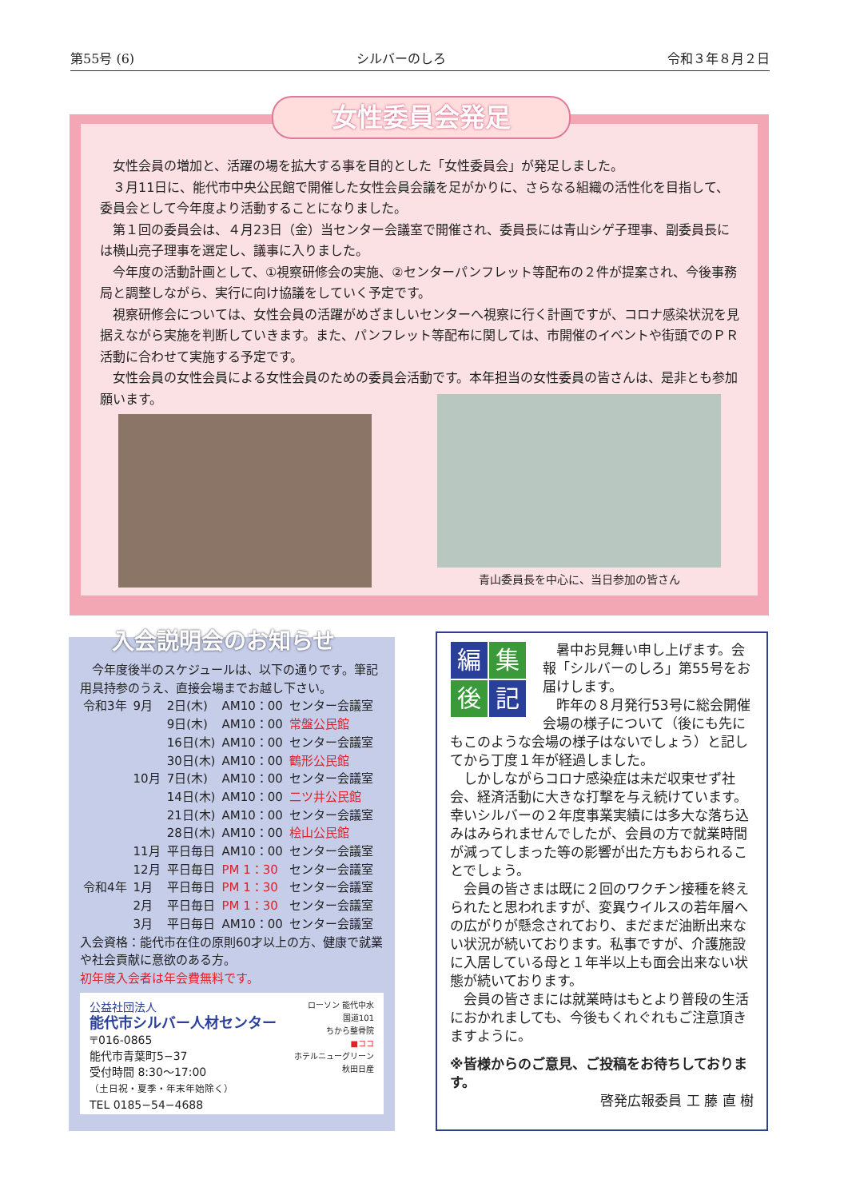第55号 (6) シルバーのしろ 令和３年８月２日
女性会員の増加と、活躍の場を拡大する事を目的とした「女性委員会」が発足しました。
３月11日に、能代市中央公民館で開催した女性会員会議を足がかりに、さらなる組織の活性化を目指して、委員会として今年度より活動することになりました。
第１回の委員会は、４月23日（金）当センター会議室で開催され、委員長には青山シゲ子理事、副委員長には横山亮子理事を選定し、議事に入りました。
今年度の活動計画として、①視察研修会の実施、②センターパンフレット等配布の２件が提案され、今後事務局と調整しながら、実行に向け協議をしていく予定です。
視察研修会については、女性会員の活躍がめざましいセンターへ視察に行く計画ですが、コロナ感染状況を見据えながら実施を判断していきます。また、パンフレット等配布に関しては、市開催のイベントや街頭でのＰＲ活動に合わせて実施する予定です。
女性会員の女性会員による女性会員のための委員会活動です。本年担当の女性委員の皆さんは、是非とも参加願います。
女性委員会発足
青山委員長を中心に、当日参加の皆さん
今年度後半のスケジュールは、以下の通りです。筆記用具持参のうえ、直接会場までお越し下さい。
| 令和3年 | 9月 | 2日(木) | AM10：00 | センター会議室 |
| | | 9日(木) | AM10：00 | 常盤公民館 |
| | | 16日(木) | AM10：00 | センター会議室 |
| | | 30日(木) | AM10：00 | 鶴形公民館 |
| | 10月 | 7日(木) | AM10：00 | センター会議室 |
| | | 14日(木) | AM10：00 | 二ツ井公民館 |
| | | 21日(木) | AM10：00 | センター会議室 |
| | | 28日(木) | AM10：00 | 桧山公民館 |
| | 11月 | 平日毎日 | AM10：00 | センター会議室 |
| | 12月 | 平日毎日 | PM 1：30 | センター会議室 |
| 令和4年 | 1月 | 平日毎日 | PM 1：30 | センター会議室 |
| | 2月 | 平日毎日 | PM 1：30 | センター会議室 |
| | 3月 | 平日毎日 | AM10：00 | センター会議室 |
入会資格：能代市在住の原則60才以上の方、健康で就業や社会貢献に意欲のある方。
初年度入会者は年会費無料です。
公益社団法人
能代市シルバー人材センター
〒016-0865
能代市青葉町5−37
受付時間 8:30〜17:00
（土日祝・夏季・年末年始除く）
TEL 0185−54−4688
ローソン 能代中水
国道101
ちから整骨院
■ココ
ホテルニューグリーン
秋田日産
入会説明会のお知らせ
編集後記
暑中お見舞い申し上げます。会報「シルバーのしろ」第55号をお届けします。
昨年の８月発行53号に総会開催会場の様子について（後にも先にもこのような会場の様子はないでしょう）と記してから丁度１年が経過しました。
しかしながらコロナ感染症は未だ収束せず社会、経済活動に大きな打撃を与え続けています。幸いシルバーの２年度事業実績には多大な落ち込みはみられませんでしたが、会員の方で就業時間が減ってしまった等の影響が出た方もおられることでしょう。
会員の皆さまは既に２回のワクチン接種を終えられたと思われますが、変異ウイルスの若年層への広がりが懸念されており、まだまだ油断出来ない状況が続いております。私事ですが、介護施設に入居している母と１年半以上も面会出来ない状態が続いております。
会員の皆さまには就業時はもとより普段の生活におかれましても、今後もくれぐれもご注意頂きますように。
※皆様からのご意見、ご投稿をお待ちしております。
啓発広報委員 工 藤 直 樹